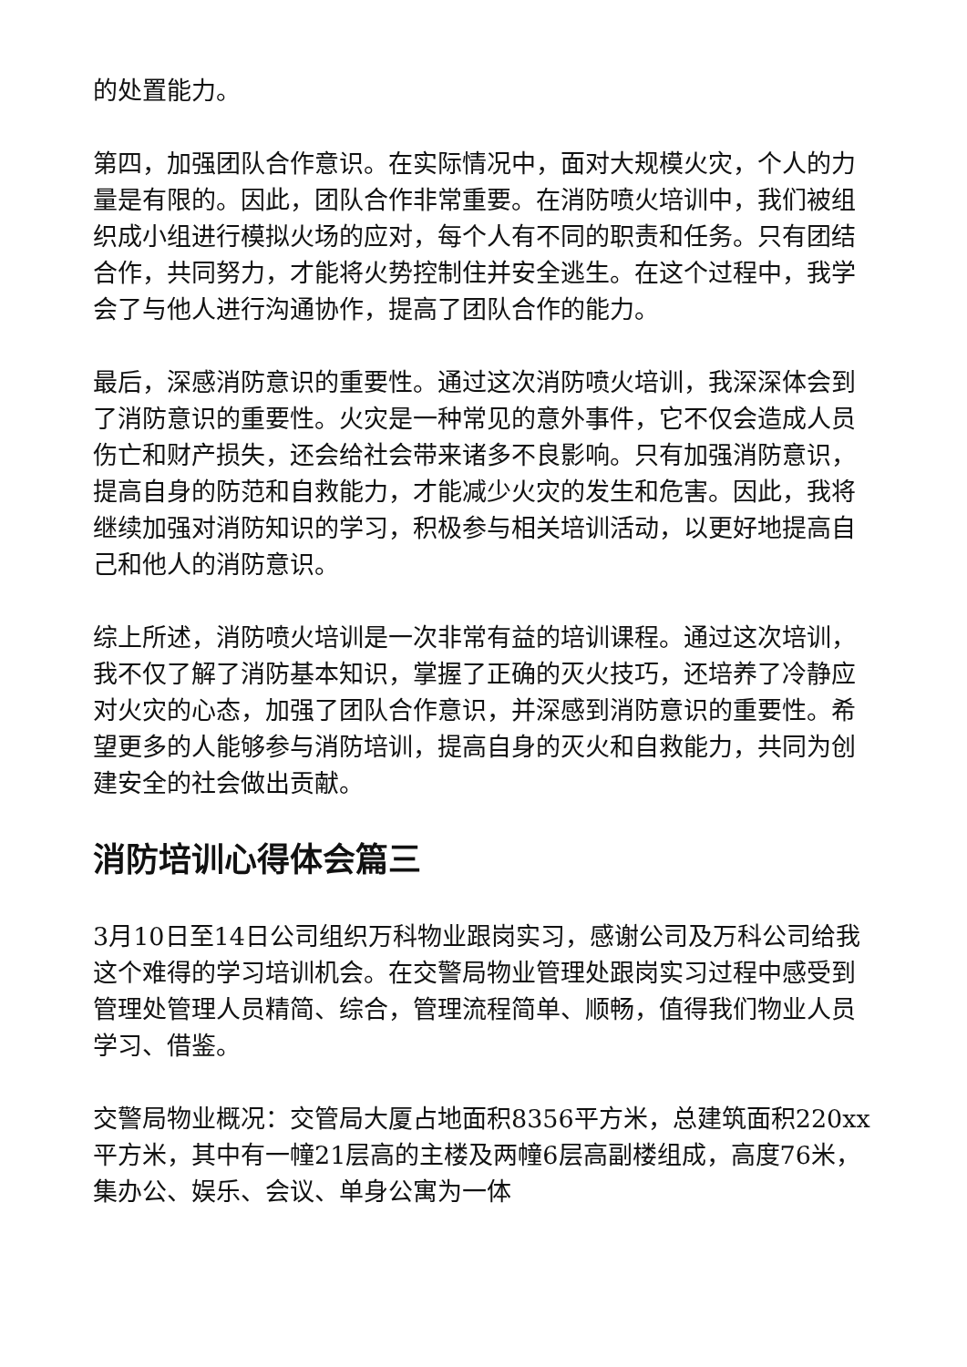的处置能力。
第四，加强团队合作意识。在实际情况中，面对大规模火灾，个人的力量是有限的。因此，团队合作非常重要。在消防喷火培训中，我们被组织成小组进行模拟火场的应对，每个人有不同的职责和任务。只有团结合作，共同努力，才能将火势控制住并安全逃生。在这个过程中，我学会了与他人进行沟通协作，提高了团队合作的能力。
最后，深感消防意识的重要性。通过这次消防喷火培训，我深深体会到了消防意识的重要性。火灾是一种常见的意外事件，它不仅会造成人员伤亡和财产损失，还会给社会带来诸多不良影响。只有加强消防意识，提高自身的防范和自救能力，才能减少火灾的发生和危害。因此，我将继续加强对消防知识的学习，积极参与相关培训活动，以更好地提高自己和他人的消防意识。
综上所述，消防喷火培训是一次非常有益的培训课程。通过这次培训，我不仅了解了消防基本知识，掌握了正确的灭火技巧，还培养了冷静应对火灾的心态，加强了团队合作意识，并深感到消防意识的重要性。希望更多的人能够参与消防培训，提高自身的灭火和自救能力，共同为创建安全的社会做出贡献。
消防培训心得体会篇三
3月10日至14日公司组织万科物业跟岗实习，感谢公司及万科公司给我这个难得的学习培训机会。在交警局物业管理处跟岗实习过程中感受到管理处管理人员精简、综合，管理流程简单、顺畅，值得我们物业人员学习、借鉴。
交警局物业概况：交管局大厦占地面积8356平方米，总建筑面积220xx平方米，其中有一幢21层高的主楼及两幢6层高副楼组成，高度76米，集办公、娱乐、会议、单身公寓为一体